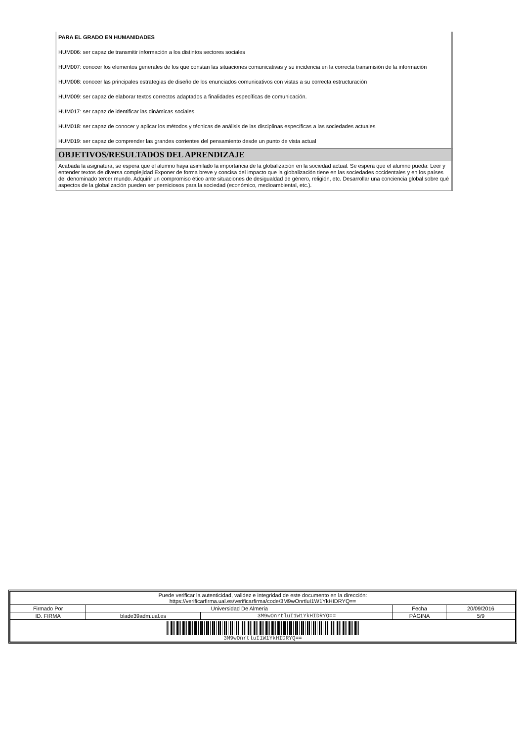PARA EL GRADO EN HUMANIDADES
HUM006: ser capaz de transmitir información a los distintos sectores sociales
HUM007: conocer los elementos generales de los que constan las situaciones comunicativas y su incidencia en la correcta transmisión de la información
HUM008: conocer las principales estrategias de diseño de los enunciados comunicativos con vistas a su correcta estructuración
HUM009: ser capaz de elaborar textos correctos adaptados a finalidades específicas de comunicación.
HUM017: ser capaz de identificar las dinámicas sociales
HUM018: ser capaz de conocer y aplicar los métodos y técnicas de análisis de las disciplinas específicas a las sociedades actuales
HUM019: ser capaz de comprender las grandes corrientes del pensamiento desde un punto de vista actual
OBJETIVOS/RESULTADOS DEL APRENDIZAJE
Acabada la asignatura, se espera que el alumno haya asimilado la importancia de la globalización en la sociedad actual. Se espera que el alumno pueda: Leer y entender textos de diversa complejidad Exponer de forma breve y concisa del impacto que la globalización tiene en las sociedades occidentales y en los países del denominado tercer mundo. Adquirir un compromiso ético ante situaciones de desigualdad de género, religión, etc. Desarrollar una conciencia global sobre qué aspectos de la globalización pueden ser perniciosos para la sociedad (económico, medioambiental, etc.).
| Puede verificar la autenticidad, validez e integridad de este documento en la dirección: https://verificarfirma.ual.es/verificarfirma/code/3M9wOnrtluI1W1YkHIDRYQ== | | | | |
| Firmado Por | Universidad De Almeria | | Fecha | 20/09/2016 |
| ID. FIRMA | blade39adm.ual.es | 3M9wOnrtluI1W1YkHIDRYQ== | PÁGINA | 5/9 |
| 3M9wOnrtluI1W1YkHIDRYQ== | | | | |